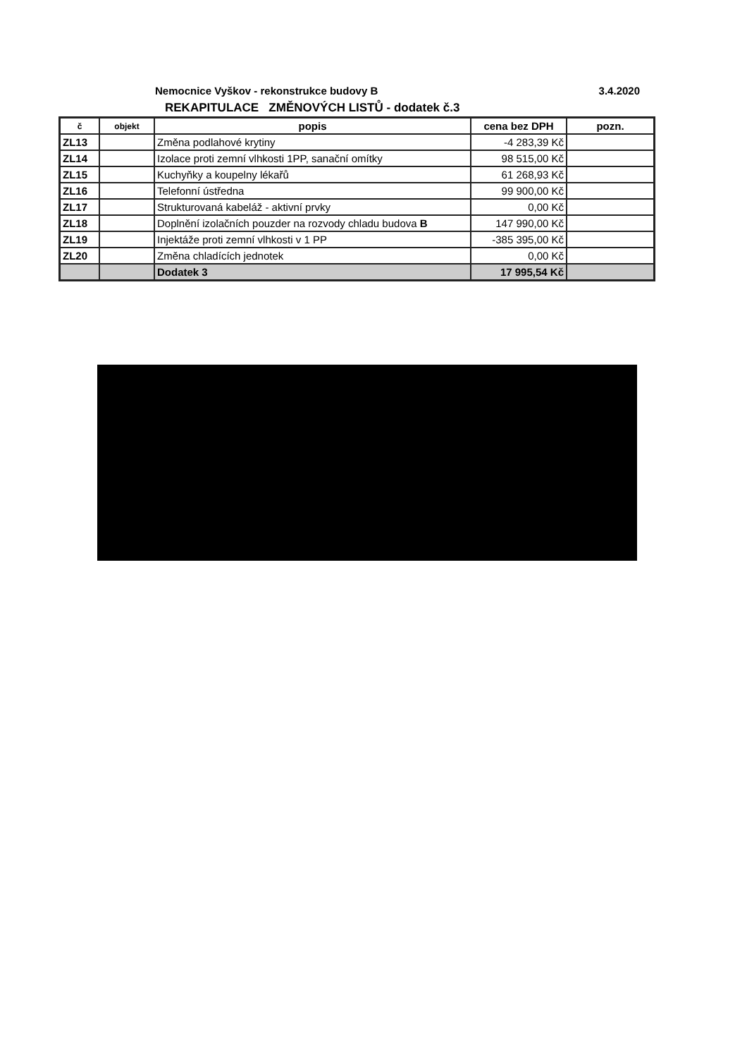Nemocnice Vyškov - rekonstrukce budovy B 3.4.2020
REKAPITULACE ZMĚNOVÝCH LISTŮ - dodatek č.3
| č | objekt | popis | cena bez DPH | pozn. |
| --- | --- | --- | --- | --- |
| ZL13 | | Změna podlahové krytiny | -4 283,39 Kč | |
| ZL14 | | Izolace proti zemní vlhkosti 1PP, sanační omítky | 98 515,00 Kč | |
| ZL15 | | Kuchyňky a koupelny lékařů | 61 268,93 Kč | |
| ZL16 | | Telefonní ústředna | 99 900,00 Kč | |
| ZL17 | | Strukturovaná kabeláž - aktivní prvky | 0,00 Kč | |
| ZL18 | | Doplnění izolačních pouzder na rozvody chladu budova B | 147 990,00 Kč | |
| ZL19 | | Injektáže proti zemní vlhkosti v 1 PP | -385 395,00 Kč | |
| ZL20 | | Změna chladících jednotek | 0,00 Kč | |
| | | Dodatek 3 | 17 995,54 Kč | |